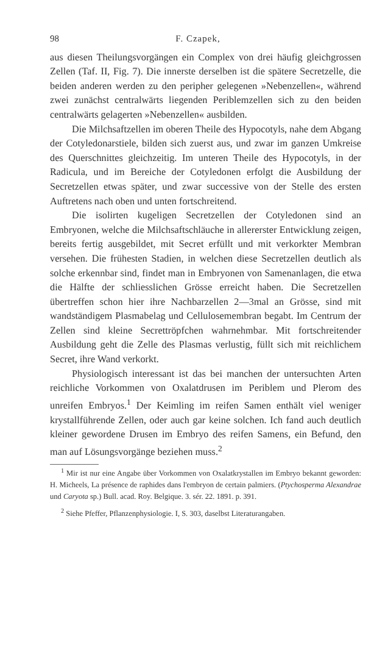98 F. Czapek,
aus diesen Theilungsvorgängen ein Complex von drei häufig gleichgrossen Zellen (Taf. II, Fig. 7). Die innerste derselben ist die spätere Secretzelle, die beiden anderen werden zu den peripher gelegenen »Nebenzellen«, während zwei zunächst centralwärts liegenden Periblemzellen sich zu den beiden centralwärts gelagerten »Nebenzellen« ausbilden.
Die Milchsaftzellen im oberen Theile des Hypocotyls, nahe dem Abgang der Cotyledonarstiele, bilden sich zuerst aus, und zwar im ganzen Umkreise des Querschnittes gleichzeitig. Im unteren Theile des Hypocotyls, in der Radicula, und im Bereiche der Cotyledonen erfolgt die Ausbildung der Secretzellen etwas später, und zwar successive von der Stelle des ersten Auftretens nach oben und unten fortschreitend.
Die isolirten kugeligen Secretzellen der Cotyledonen sind an Embryonen, welche die Milchsaftschläuche in allererster Entwicklung zeigen, bereits fertig ausgebildet, mit Secret erfüllt und mit verkorkter Membran versehen. Die frühesten Stadien, in welchen diese Secretzellen deutlich als solche erkennbar sind, findet man in Embryonen von Samenanlagen, die etwa die Hälfte der schliesslichen Grösse erreicht haben. Die Secretzellen übertreffen schon hier ihre Nachbarzellen 2—3mal an Grösse, sind mit wandständigem Plasmabelag und Cellulosemembran begabt. Im Centrum der Zellen sind kleine Secrettröpfchen wahrnehmbar. Mit fortschreitender Ausbildung geht die Zelle des Plasmas verlustig, füllt sich mit reichlichem Secret, ihre Wand verkorkt.
Physiologisch interessant ist das bei manchen der untersuchten Arten reichliche Vorkommen von Oxalatdrusen im Periblem und Plerom des unreifen Embryos.<sup>1</sup> Der Keimling im reifen Samen enthält viel weniger krystallführende Zellen, oder auch gar keine solchen. Ich fand auch deutlich kleiner gewordene Drusen im Embryo des reifen Samens, ein Befund, den man auf Lösungsvorgänge beziehen muss.<sup>2</sup>
<sup>1</sup> Mir ist nur eine Angabe über Vorkommen von Oxalatkrystallen im Embryo bekannt geworden: H. Micheels, La présence de raphides dans l'embryon de certain palmiers. (Ptychosperma Alexandrae und Caryota sp.) Bull. acad. Roy. Belgique. 3. sér. 22. 1891. p. 391.
<sup>2</sup> Siehe Pfeffer, Pflanzenphysiologie. I, S. 303, daselbst Literaturangaben.